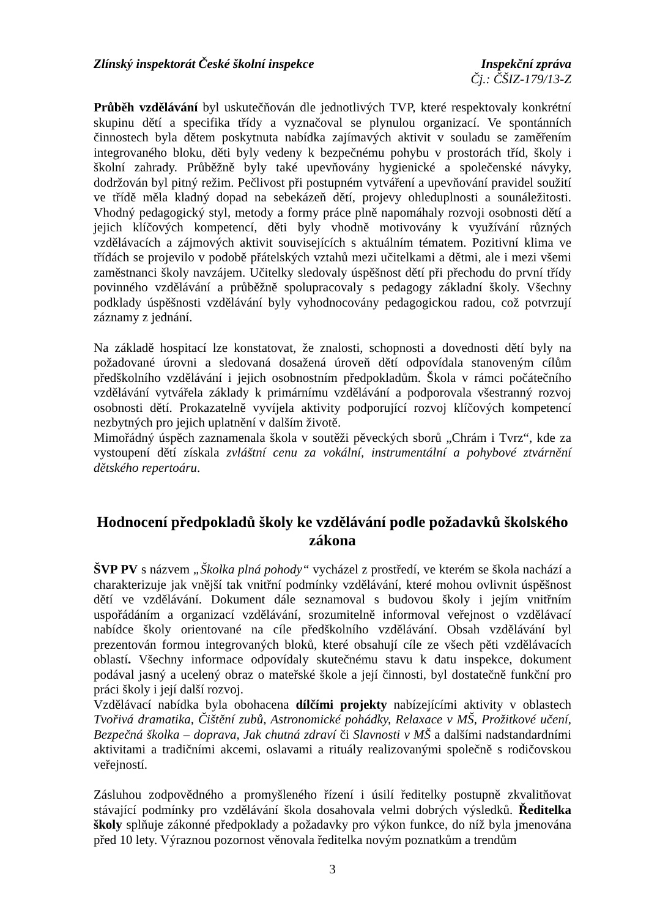Zlínský inspektorát České školní inspekce Inspekční zpráva
Čj.: ČŠIZ-179/13-Z
Průběh vzdělávání byl uskutečňován dle jednotlivých TVP, které respektovaly konkrétní skupinu dětí a specifika třídy a vyznačoval se plynulou organizací. Ve spontánních činnostech byla dětem poskytnuta nabídka zajímavých aktivit v souladu se zaměřením integrovaného bloku, děti byly vedeny k bezpečnému pohybu v prostorách tříd, školy i školní zahrady. Průběžně byly také upevňovány hygienické a společenské návyky, dodržován byl pitný režim. Pečlivost při postupném vytváření a upevňování pravidel soužití ve třídě měla kladný dopad na sebekázeň dětí, projevy ohleduplnosti a sounáležitosti. Vhodný pedagogický styl, metody a formy práce plně napomáhaly rozvoji osobnosti dětí a jejich klíčových kompetencí, děti byly vhodně motivovány k využívání různých vzdělávacích a zájmových aktivit souvisejících s aktuálním tématem. Pozitivní klima ve třídách se projevilo v podobě přátelských vztahů mezi učitelkami a dětmi, ale i mezi všemi zaměstnanci školy navzájem. Učitelky sledovaly úspěšnost dětí při přechodu do první třídy povinného vzdělávání a průběžně spolupracovaly s pedagogy základní školy. Všechny podklady úspěšnosti vzdělávání byly vyhodnocovány pedagogickou radou, což potvrzují záznamy z jednání.
Na základě hospitací lze konstatovat, že znalosti, schopnosti a dovednosti dětí byly na požadované úrovni a sledovaná dosažená úroveň dětí odpovídala stanoveným cílům předškolního vzdělávání i jejich osobnostním předpokladům. Škola v rámci počátečního vzdělávání vytvářela základy k primárnímu vzdělávání a podporovala všestranný rozvoj osobnosti dětí. Prokazatelně vyvíjela aktivity podporující rozvoj klíčových kompetencí nezbytných pro jejich uplatnění v dalším životě.
Mimořádný úspěch zaznamenala škola v soutěži pěveckých sborů „Chrám i Tvrz“, kde za vystoupení dětí získala zvláštní cenu za vokální, instrumentální a pohybové ztvárnění dětského repertoáru.
Hodnocení předpokladů školy ke vzdělávání podle požadavků školského zákona
ŠVP PV s názvem „Školka plná pohody“ vycházel z prostředí, ve kterém se škola nachází a charakterizuje jak vnější tak vnitřní podmínky vzdělávání, které mohou ovlivnit úspěšnost dětí ve vzdělávání. Dokument dále seznamoval s budovou školy i jejím vnitřním uspořádáním a organizací vzdělávání, srozumitelně informoval veřejnost o vzdělávací nabídce školy orientované na cíle předškolního vzdělávání. Obsah vzdělávání byl prezentován formou integrovaných bloků, které obsahují cíle ze všech pěti vzdělávacích oblastí. Všechny informace odpovídaly skutečnému stavu k datu inspekce, dokument podával jasný a ucelený obraz o mateřské škole a její činnosti, byl dostatečně funkční pro práci školy i její další rozvoj.
Vzdělávací nabídka byla obohacena dílčími projekty nabízejícími aktivity v oblastech Tvořivá dramatika, Čištění zubů, Astronomické pohádky, Relaxace v MŠ, Prožitkové učení, Bezpečná školka – doprava, Jak chutná zdraví či Slavnosti v MŠ a dalšími nadstandardními aktivitami a tradičními akcemi, oslavami a rituály realizovanými společně s rodičovskou veřejností.
Zásluhou zodpovědného a promyšleného řízení i úsilí ředitelky postupně zkvalitňovat stávající podmínky pro vzdělávání škola dosahovala velmi dobrých výsledků. Ředitelka školy splňuje zákonné předpoklady a požadavky pro výkon funkce, do níž byla jmenována před 10 lety. Výraznou pozornost věnovala ředitelka novým poznatkům a trendům
3